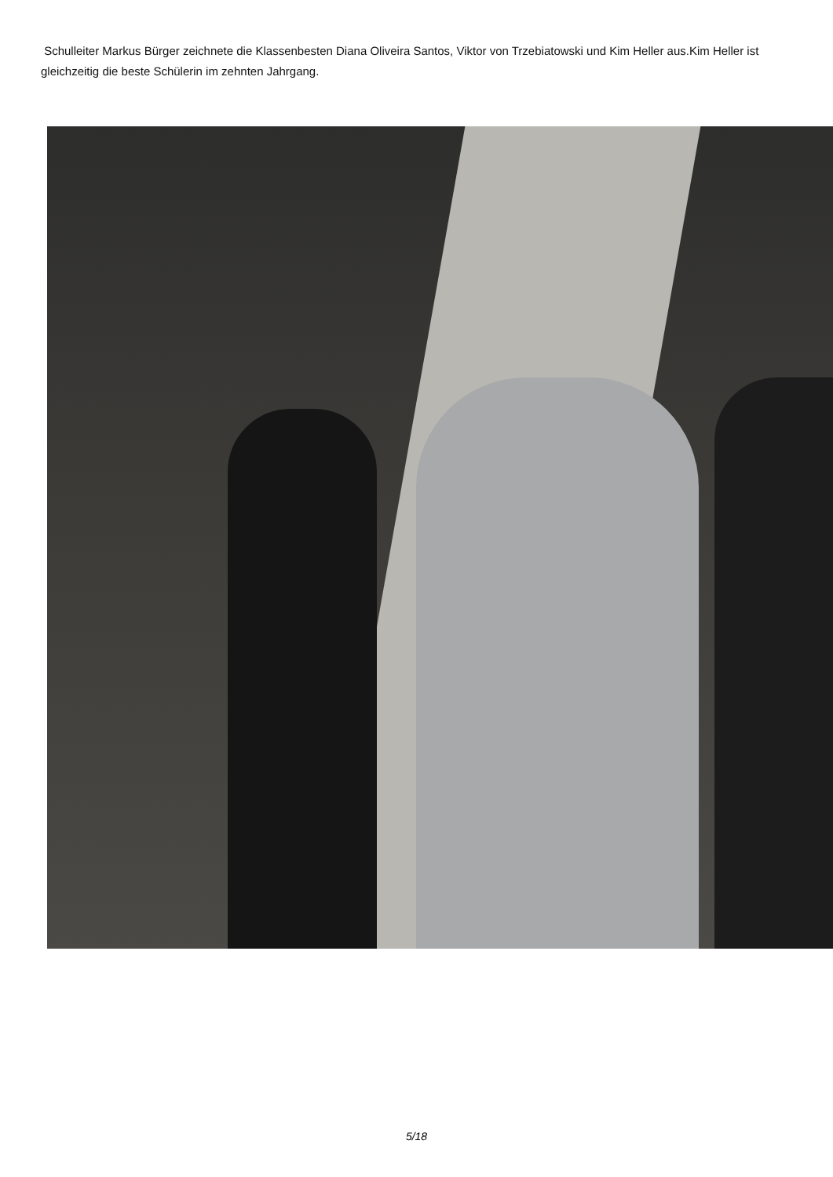Schulleiter Markus Bürger zeichnete die Klassenbesten Diana Oliveira Santos, Viktor von Trzebiatowski und Kim Heller aus.Kim Heller ist gleichzeitig die beste Schülerin im zehnten Jahrgang.
5/18